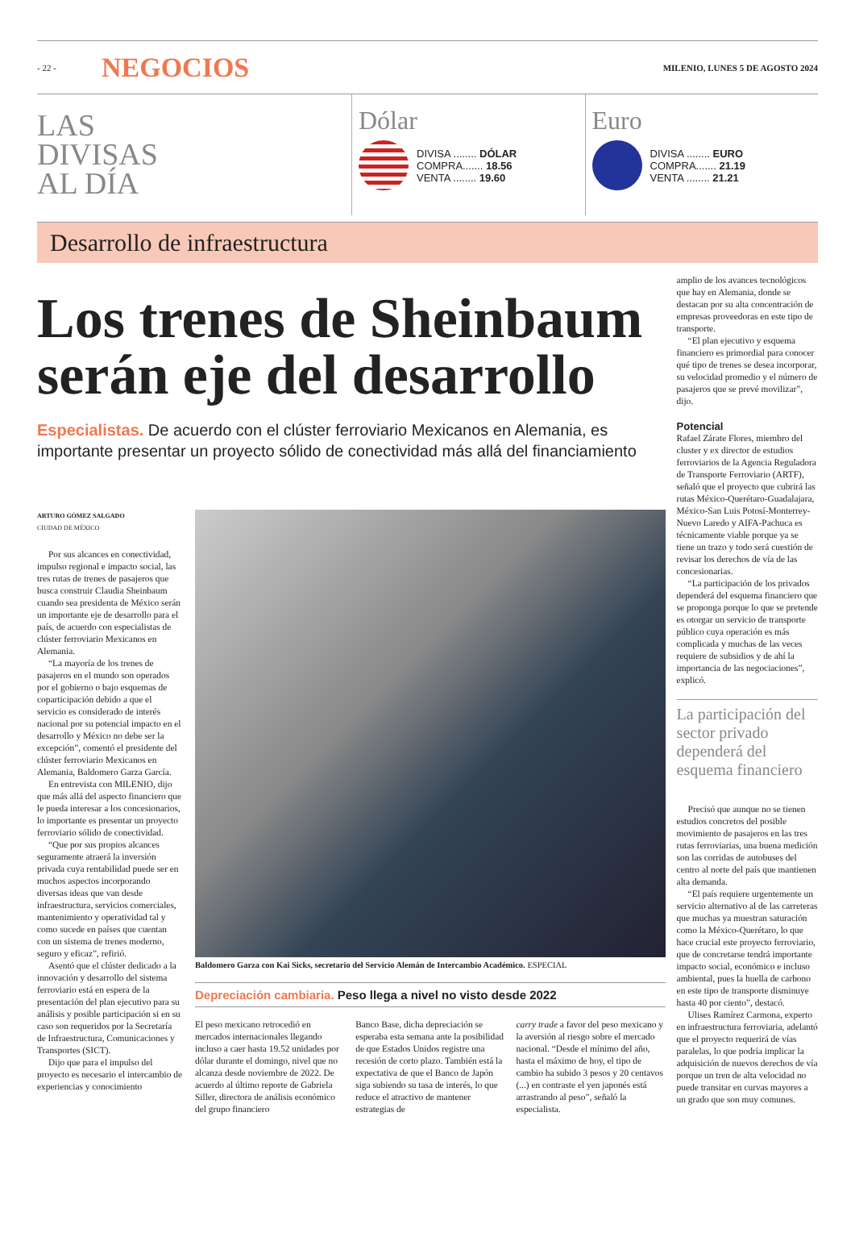- 22 -
NEGOCIOS
MILENIO, LUNES 5 DE AGOSTO 2024
LAS
DIVISAS
AL DÍA
Dólar
DIVISA ........ DÓLAR
COMPRA....... 18.56
VENTA ........ 19.60
Euro
DIVISA ........ EURO
COMPRA....... 21.19
VENTA ........ 21.21
Desarrollo de infraestructura
Los trenes de Sheinbaum serán eje del desarrollo
Especialistas. De acuerdo con el clúster ferroviario Mexicanos en Alemania, es importante presentar un proyecto sólido de conectividad más allá del financiamiento
ARTURO GÓMEZ SALGADO
CIUDAD DE MÉXICO
Por sus alcances en conectividad, impulso regional e impacto social, las tres rutas de trenes de pasajeros que busca construir Claudia Sheinbaum cuando sea presidenta de México serán un importante eje de desarrollo para el país, de acuerdo con especialistas de clúster ferroviario Mexicanos en Alemania.
“La mayoría de los trenes de pasajeros en el mundo son operados por el gobierno o bajo esquemas de coparticipación debido a que el servicio es considerado de interés nacional por su potencial impacto en el desarrollo y México no debe ser la excepción”, comentó el presidente del clúster ferroviario Mexicanos en Alemania, Baldomero Garza García.
En entrevista con MILENIO, dijo que más allá del aspecto financiero que le pueda interesar a los concesionarios, lo importante es presentar un proyecto ferroviario sólido de conectividad.
“Que por sus propios alcances seguramente atraerá la inversión privada cuya rentabilidad puede ser en muchos aspectos incorporando diversas ideas que van desde infraestructura, servicios comerciales, mantenimiento y operatividad tal y como sucede en países que cuentan con un sistema de trenes moderno, seguro y eficaz”, refirió.
Asentó que el clúster dedicado a la innovación y desarrollo del sistema ferroviario está en espera de la presentación del plan ejecutivo para su análisis y posible participación si en su caso son requeridos por la Secretaría de Infraestructura, Comunicaciones y Transportes (SICT).
Dijo que para el impulso del proyecto es necesario el intercambio de experiencias y conocimiento
Baldomero Garza con Kai Sicks, secretario del Servicio Alemán de Intercambio Académico. ESPECIAL
Depreciación cambiaria. Peso llega a nivel no visto desde 2022
El peso mexicano retrocedió en mercados internacionales llegando incluso a caer hasta 19.52 unidades por dólar durante el domingo, nivel que no alcanza desde noviembre de 2022. De acuerdo al último reporte de Gabriela Siller, directora de análisis económico del grupo financiero
Banco Base, dicha depreciación se esperaba esta semana ante la posibilidad de que Estados Unidos registre una recesión de corto plazo. También está la expectativa de que el Banco de Japón siga subiendo su tasa de interés, lo que reduce el atractivo de mantener estrategias de
carry trade a favor del peso mexicano y la aversión al riesgo sobre el mercado nacional. “Desde el mínimo del año, hasta el máximo de hoy, el tipo de cambio ha subido 3 pesos y 20 centavos (...) en contraste el yen japonés está arrastrando al peso”, señaló la especialista.
amplio de los avances tecnológicos que hay en Alemania, donde se destacan por su alta concentración de empresas proveedoras en este tipo de transporte.
“El plan ejecutivo y esquema financiero es primordial para conocer qué tipo de trenes se desea incorporar, su velocidad promedio y el número de pasajeros que se prevé movilizar”, dijo.
Potencial
Rafael Zárate Flores, miembro del cluster y ex director de estudios ferroviarios de la Agencia Reguladora de Transporte Ferroviario (ARTF), señaló que el proyecto que cubrirá las rutas México-Querétaro-Guadalajara, México-San Luis Potosí-Monterrey-Nuevo Laredo y AIFA-Pachuca es técnicamente viable porque ya se tiene un trazo y todo será cuestión de revisar los derechos de vía de las concesionarias.
“La participación de los privados dependerá del esquema financiero que se proponga porque lo que se pretende es otorgar un servicio de transporte público cuya operación es más complicada y muchas de las veces requiere de subsidios y de ahí la importancia de las negociaciones”, explicó.
La participación del sector privado dependerá del esquema financiero
Precisó que aunque no se tienen estudios concretos del posible movimiento de pasajeros en las tres rutas ferroviarias, una buena medición son las corridas de autobuses del centro al norte del país que mantienen alta demanda.
“El país requiere urgentemente un servicio alternativo al de las carreteras que muchas ya muestran saturación como la México-Querétaro, lo que hace crucial este proyecto ferroviario, que de concretarse tendrá importante impacto social, económico e incluso ambiental, pues la huella de carbono en este tipo de transporte disminuye hasta 40 por ciento”, destacó.
Ulises Ramírez Carmona, experto en infraestructura ferroviaria, adelantó que el proyecto requerirá de vías paralelas, lo que podría implicar la adquisición de nuevos derechos de vía porque un tren de alta velocidad no puede transitar en curvas mayores a un grado que son muy comunes.